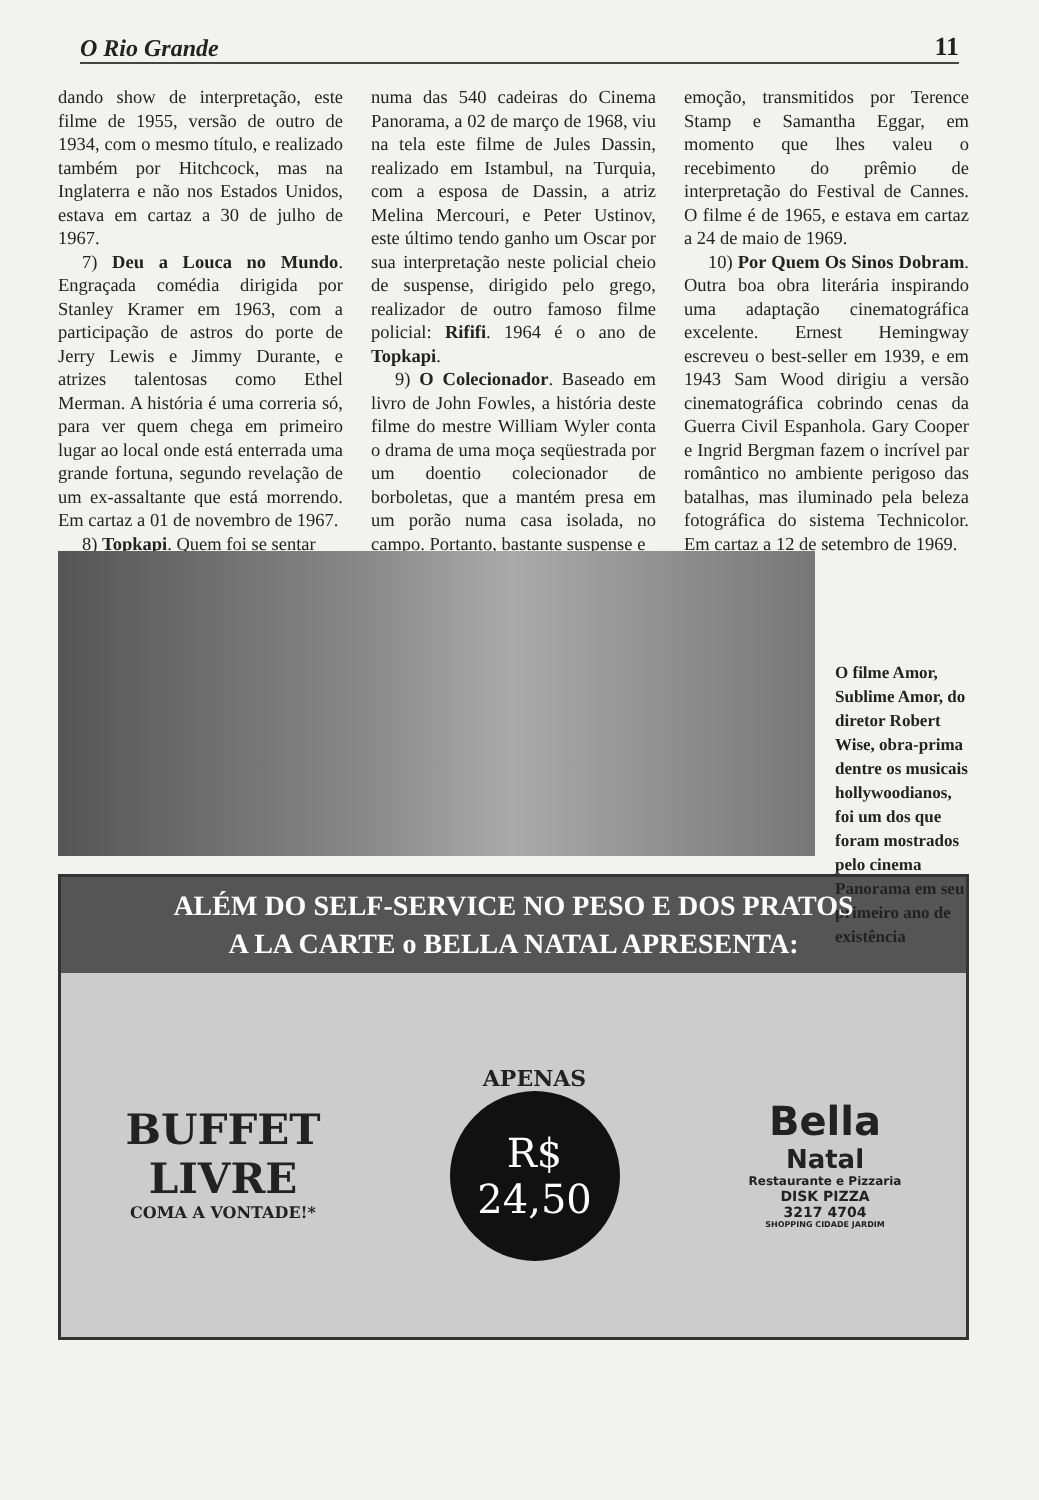O Rio Grande 11
dando show de interpretação, este filme de 1955, versão de outro de 1934, com o mesmo título, e realizado também por Hitchcock, mas na Inglaterra e não nos Estados Unidos, estava em cartaz a 30 de julho de 1967.
7) Deu a Louca no Mundo. Engraçada comédia dirigida por Stanley Kramer em 1963, com a participação de astros do porte de Jerry Lewis e Jimmy Durante, e atrizes talentosas como Ethel Merman. A história é uma correria só, para ver quem chega em primeiro lugar ao local onde está enterrada uma grande fortuna, segundo revelação de um ex-assaltante que está morrendo. Em cartaz a 01 de novembro de 1967.
8) Topkapi. Quem foi se sentar
numa das 540 cadeiras do Cinema Panorama, a 02 de março de 1968, viu na tela este filme de Jules Dassin, realizado em Istambul, na Turquia, com a esposa de Dassin, a atriz Melina Mercouri, e Peter Ustinov, este último tendo ganho um Oscar por sua interpretação neste policial cheio de suspense, dirigido pelo grego, realizador de outro famoso filme policial: Rififi. 1964 é o ano de Topkapi.
9) O Colecionador. Baseado em livro de John Fowles, a história deste filme do mestre William Wyler conta o drama de uma moça seqüestrada por um doentio colecionador de borboletas, que a mantém presa em um porão numa casa isolada, no campo. Portanto, bastante suspense e
emoção, transmitidos por Terence Stamp e Samantha Eggar, em momento que lhes valeu o recebimento do prêmio de interpretação do Festival de Cannes. O filme é de 1965, e estava em cartaz a 24 de maio de 1969.
10) Por Quem Os Sinos Dobram. Outra boa obra literária inspirando uma adaptação cinematográfica excelente. Ernest Hemingway escreveu o best-seller em 1939, e em 1943 Sam Wood dirigiu a versão cinematográfica cobrindo cenas da Guerra Civil Espanhola. Gary Cooper e Ingrid Bergman fazem o incrível par romântico no ambiente perigoso das batalhas, mas iluminado pela beleza fotográfica do sistema Technicolor. Em cartaz a 12 de setembro de 1969.
O filme Amor, Sublime Amor, do diretor Robert Wise, obra-prima dentre os musicais hollywoodianos, foi um dos que foram mostrados pelo cinema Panorama em seu primeiro ano de existência
ALÉM DO SELF-SERVICE NO PESO E DOS PRATOS
A LA CARTE o BELLA NATAL APRESENTA:
BUFFET
LIVRE
COMA A VONTADE!*
APENAS
R$
24,50
Bella
Natal
Restaurante e Pizzaria
DISK PIZZA
3217 4704
SHOPPING CIDADE JARDIM